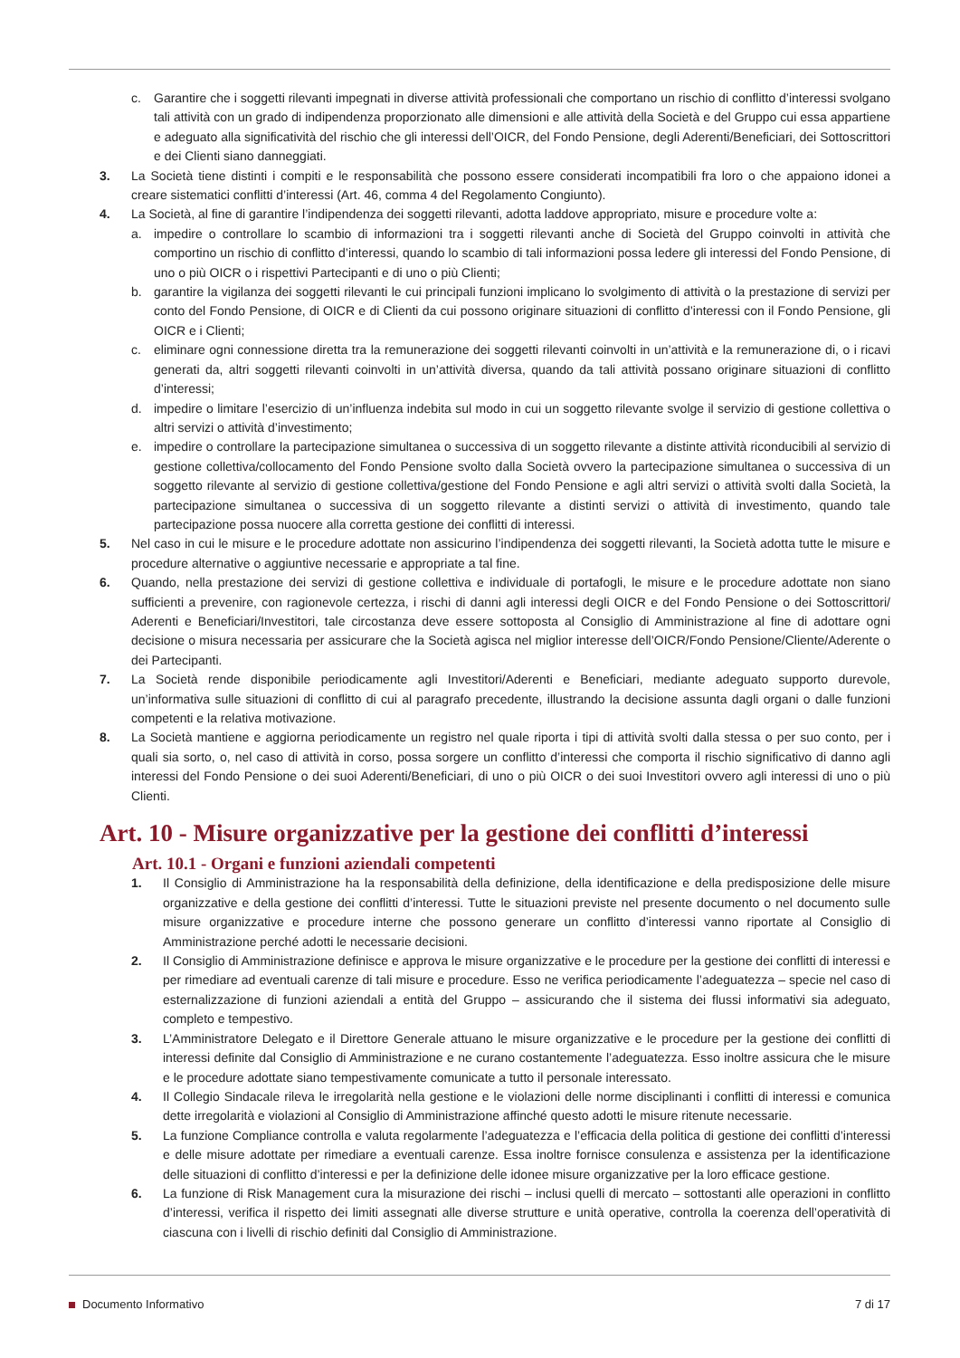c. Garantire che i soggetti rilevanti impegnati in diverse attività professionali che comportano un rischio di conflitto d’interessi svolgano tali attività con un grado di indipendenza proporzionato alle dimensioni e alle attività della Società e del Gruppo cui essa appartiene e adeguato alla significatività del rischio che gli interessi dell’OICR, del Fondo Pensione, degli Aderenti/Beneficiari, dei Sottoscrittori e dei Clienti siano danneggiati.
3. La Società tiene distinti i compiti e le responsabilità che possono essere considerati incompatibili fra loro o che appaiono idonei a creare sistematici conflitti d’interessi (Art. 46, comma 4 del Regolamento Congiunto).
4. La Società, al fine di garantire l’indipendenza dei soggetti rilevanti, adotta laddove appropriato, misure e procedure volte a:
a. impedire o controllare lo scambio di informazioni tra i soggetti rilevanti anche di Società del Gruppo coinvolti in attività che comportino un rischio di conflitto d’interessi, quando lo scambio di tali informazioni possa ledere gli interessi del Fondo Pensione, di uno o più OICR o i rispettivi Partecipanti e di uno o più Clienti;
b. garantire la vigilanza dei soggetti rilevanti le cui principali funzioni implicano lo svolgimento di attività o la prestazione di servizi per conto del Fondo Pensione, di OICR e di Clienti da cui possono originare situazioni di conflitto d’interessi con il Fondo Pensione, gli OICR e i Clienti;
c. eliminare ogni connessione diretta tra la remunerazione dei soggetti rilevanti coinvolti in un’attività e la remunerazione di, o i ricavi generati da, altri soggetti rilevanti coinvolti in un’attività diversa, quando da tali attività possano originare situazioni di conflitto d’interessi;
d. impedire o limitare l’esercizio di un’influenza indebita sul modo in cui un soggetto rilevante svolge il servizio di gestione collettiva o altri servizi o attività d’investimento;
e. impedire o controllare la partecipazione simultanea o successiva di un soggetto rilevante a distinte attività riconducibili al servizio di gestione collettiva/collocamento del Fondo Pensione svolto dalla Società ovvero la partecipazione simultanea o successiva di un soggetto rilevante al servizio di gestione collettiva/gestione del Fondo Pensione e agli altri servizi o attività svolti dalla Società, la partecipazione simultanea o successiva di un soggetto rilevante a distinti servizi o attività di investimento, quando tale partecipazione possa nuocere alla corretta gestione dei conflitti di interessi.
5. Nel caso in cui le misure e le procedure adottate non assicurino l’indipendenza dei soggetti rilevanti, la Società adotta tutte le misure e procedure alternative o aggiuntive necessarie e appropriate a tal fine.
6. Quando, nella prestazione dei servizi di gestione collettiva e individuale di portafogli, le misure e le procedure adottate non siano sufficienti a prevenire, con ragionevole certezza, i rischi di danni agli interessi degli OICR e del Fondo Pensione o dei Sottoscrittori/ Aderenti e Beneficiari/Investitori, tale circostanza deve essere sottoposta al Consiglio di Amministrazione al fine di adottare ogni decisione o misura necessaria per assicurare che la Società agisca nel miglior interesse dell’OICR/Fondo Pensione/Cliente/Aderente o dei Partecipanti.
7. La Società rende disponibile periodicamente agli Investitori/Aderenti e Beneficiari, mediante adeguato supporto durevole, un’informativa sulle situazioni di conflitto di cui al paragrafo precedente, illustrando la decisione assunta dagli organi o dalle funzioni competenti e la relativa motivazione.
8. La Società mantiene e aggiorna periodicamente un registro nel quale riporta i tipi di attività svolti dalla stessa o per suo conto, per i quali sia sorto, o, nel caso di attività in corso, possa sorgere un conflitto d’interessi che comporta il rischio significativo di danno agli interessi del Fondo Pensione o dei suoi Aderenti/Beneficiari, di uno o più OICR o dei suoi Investitori ovvero agli interessi di uno o più Clienti.
Art. 10 - Misure organizzative per la gestione dei conflitti d’interessi
Art. 10.1 - Organi e funzioni aziendali competenti
1. Il Consiglio di Amministrazione ha la responsabilità della definizione, della identificazione e della predisposizione delle misure organizzative e della gestione dei conflitti d’interessi. Tutte le situazioni previste nel presente documento o nel documento sulle misure organizzative e procedure interne che possono generare un conflitto d’interessi vanno riportate al Consiglio di Amministrazione perché adotti le necessarie decisioni.
2. Il Consiglio di Amministrazione definisce e approva le misure organizzative e le procedure per la gestione dei conflitti di interessi e per rimediare ad eventuali carenze di tali misure e procedure. Esso ne verifica periodicamente l’adeguatezza – specie nel caso di esternalizzazione di funzioni aziendali a entità del Gruppo – assicurando che il sistema dei flussi informativi sia adeguato, completo e tempestivo.
3. L’Amministratore Delegato e il Direttore Generale attuano le misure organizzative e le procedure per la gestione dei conflitti di interessi definite dal Consiglio di Amministrazione e ne curano costantemente l’adeguatezza. Esso inoltre assicura che le misure e le procedure adottate siano tempestivamente comunicate a tutto il personale interessato.
4. Il Collegio Sindacale rileva le irregolarità nella gestione e le violazioni delle norme disciplinanti i conflitti di interessi e comunica dette irregolarità e violazioni al Consiglio di Amministrazione affinché questo adotti le misure ritenute necessarie.
5. La funzione Compliance controlla e valuta regolarmente l’adeguatezza e l’efficacia della politica di gestione dei conflitti d’interessi e delle misure adottate per rimediare a eventuali carenze. Essa inoltre fornisce consulenza e assistenza per la identificazione delle situazioni di conflitto d’interessi e per la definizione delle idonee misure organizzative per la loro efficace gestione.
6. La funzione di Risk Management cura la misurazione dei rischi – inclusi quelli di mercato – sottostanti alle operazioni in conflitto d’interessi, verifica il rispetto dei limiti assegnati alle diverse strutture e unità operative, controlla la coerenza dell’operatività di ciascuna con i livelli di rischio definiti dal Consiglio di Amministrazione.
Documento Informativo 7 di 17